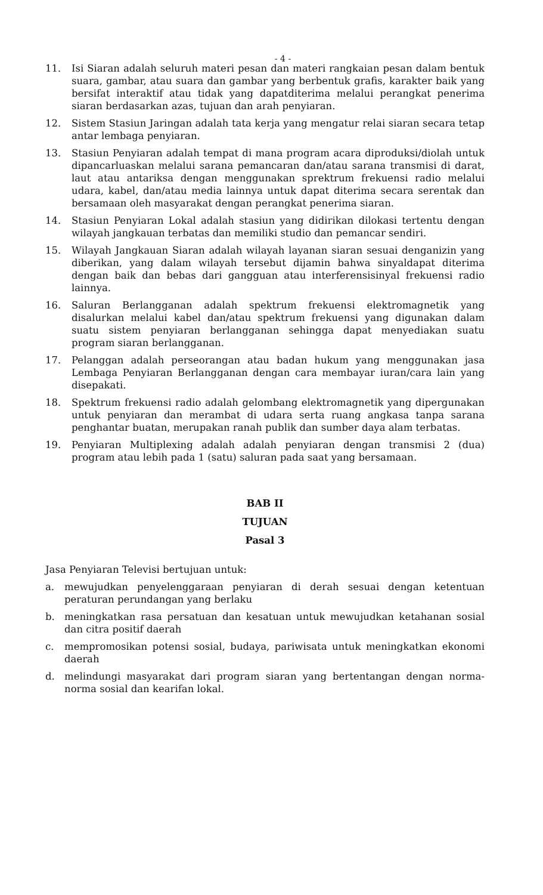- 4 -
11. Isi Siaran adalah seluruh materi pesan dan materi rangkaian pesan dalam bentuk suara, gambar, atau suara dan gambar yang berbentuk grafis, karakter baik yang bersifat interaktif atau tidak yang dapatditerima melalui perangkat penerima siaran berdasarkan azas, tujuan dan arah penyiaran.
12. Sistem Stasiun Jaringan adalah tata kerja yang mengatur relai siaran secara tetap antar lembaga penyiaran.
13. Stasiun Penyiaran adalah tempat di mana program acara diproduksi/diolah untuk dipancarluaskan melalui sarana pemancaran dan/atau sarana transmisi di darat, laut atau antariksa dengan menggunakan sprektrum frekuensi radio melalui udara, kabel, dan/atau media lainnya untuk dapat diterima secara serentak dan bersamaan oleh masyarakat dengan perangkat penerima siaran.
14. Stasiun Penyiaran Lokal adalah stasiun yang didirikan dilokasi tertentu dengan wilayah jangkauan terbatas dan memiliki studio dan pemancar sendiri.
15. Wilayah Jangkauan Siaran adalah wilayah layanan siaran sesuai denganizin yang diberikan, yang dalam wilayah tersebut dijamin bahwa sinyaldapat diterima dengan baik dan bebas dari gangguan atau interferensisinyal frekuensi radio lainnya.
16. Saluran Berlangganan adalah spektrum frekuensi elektromagnetik yang disalurkan melalui kabel dan/atau spektrum frekuensi yang digunakan dalam suatu sistem penyiaran berlangganan sehingga dapat menyediakan suatu program siaran berlangganan.
17. Pelanggan adalah perseorangan atau badan hukum yang menggunakan jasa Lembaga Penyiaran Berlangganan dengan cara membayar iuran/cara lain yang disepakati.
18. Spektrum frekuensi radio adalah gelombang elektromagnetik yang dipergunakan untuk penyiaran dan merambat di udara serta ruang angkasa tanpa sarana penghantar buatan, merupakan ranah publik dan sumber daya alam terbatas.
19. Penyiaran Multiplexing adalah adalah penyiaran dengan transmisi 2 (dua) program atau lebih pada 1 (satu) saluran pada saat yang bersamaan.
BAB II
TUJUAN
Pasal 3
Jasa Penyiaran Televisi bertujuan untuk:
a. mewujudkan penyelenggaraan penyiaran di derah sesuai dengan ketentuan peraturan perundangan yang berlaku
b. meningkatkan rasa persatuan dan kesatuan untuk mewujudkan ketahanan sosial dan citra positif daerah
c. mempromosikan potensi sosial, budaya, pariwisata untuk meningkatkan ekonomi daerah
d. melindungi masyarakat dari program siaran yang bertentangan dengan norma-norma sosial dan kearifan lokal.